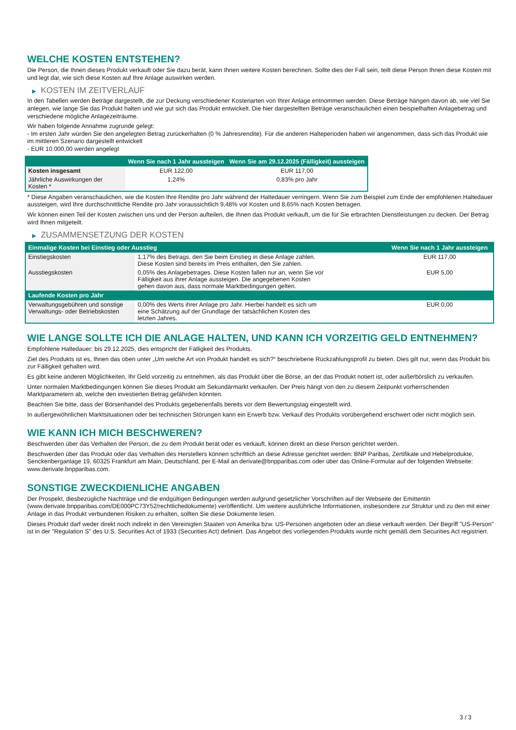WELCHE KOSTEN ENTSTEHEN?
Die Person, die Ihnen dieses Produkt verkauft oder Sie dazu berät, kann Ihnen weitere Kosten berechnen. Sollte dies der Fall sein, teilt diese Person Ihnen diese Kosten mit und legt dar, wie sich diese Kosten auf Ihre Anlage auswirken werden.
▶ KOSTEN IM ZEITVERLAUF
In den Tabellen werden Beträge dargestellt, die zur Deckung verschiedener Kostenarten von Ihrer Anlage entnommen werden. Diese Beträge hängen davon ab, wie viel Sie anlegen, wie lange Sie das Produkt halten und wie gut sich das Produkt entwickelt. Die hier dargestellten Beträge veranschaulichen einen beispielhaften Anlagebetrag und verschiedene mögliche Anlagezeiträume.
Wir haben folgende Annahme zugrunde gelegt:
- Im ersten Jahr würden Sie den angelegten Betrag zurückerhalten (0 % Jahresrendite). Für die anderen Halteperioden haben wir angenommen, dass sich das Produkt wie im mittleren Szenario dargestellt entwickelt
- EUR 10.000,00 werden angelegt
| | Wenn Sie nach 1 Jahr aussteigen | Wenn Sie am 29.12.2025 (Fälligkeit) aussteigen |
| --- | --- | --- |
| Kosten insgesamt | EUR 122,00 | EUR 117,00 |
| Jährliche Auswirkungen der Kosten * | 1,24% | 0,83% pro Jahr |
* Diese Angaben veranschaulichen, wie die Kosten Ihre Rendite pro Jahr während der Haltedauer verringern. Wenn Sie zum Beispiel zum Ende der empfohlenen Haltedauer aussteigen, wird Ihre durchschnittliche Rendite pro Jahr voraussichtlich 9,48% vor Kosten und 8,65% nach Kosten betragen.
Wir können einen Teil der Kosten zwischen uns und der Person aufteilen, die Ihnen das Produkt verkauft, um die für Sie erbrachten Dienstleistungen zu decken. Der Betrag wird Ihnen mitgeteilt.
▶ ZUSAMMENSETZUNG DER KOSTEN
| Einmalige Kosten bei Einstieg oder Ausstieg | | Wenn Sie nach 1 Jahr aussteigen |
| --- | --- | --- |
| Einstiegskosten | 1,17% des Betrags, den Sie beim Einstieg in diese Anlage zahlen. Diese Kosten sind bereits im Preis enthalten, den Sie zahlen. | EUR 117,00 |
| Ausstiegskosten | 0,05% des Anlagebetrages. Diese Kosten fallen nur an, wenn Sie vor Fälligkeit aus ihrer Anlage aussteigen. Die angegebenen Kosten gehen davon aus, dass normale Marktbedingungen gelten. | EUR 5,00 |
| Laufende Kosten pro Jahr | | |
| Verwaltungsgebühren und sonstige Verwaltungs- oder Betriebskosten | 0,00% des Werts ihrer Anlage pro Jahr. Hierbei handelt es sich um eine Schätzung auf der Grundlage der tatsächlichen Kosten des letzten Jahres. | EUR 0,00 |
WIE LANGE SOLLTE ICH DIE ANLAGE HALTEN, UND KANN ICH VORZEITIG GELD ENTNEHMEN?
Empfohlene Haltedauer: bis 29.12.2025, dies entspricht der Fälligkeit des Produkts.
Ziel des Produkts ist es, Ihnen das oben unter „Um welche Art von Produkt handelt es sich?“ beschriebene Rückzahlungsprofil zu bieten. Dies gilt nur, wenn das Produkt bis zur Fälligkeit gehalten wird.
Es gibt keine anderen Möglichkeiten, Ihr Geld vorzeitig zu entnehmen, als das Produkt über die Börse, an der das Produkt notiert ist, oder außerbörslich zu verkaufen.
Unter normalen Marktbedingungen können Sie dieses Produkt am Sekundärmarkt verkaufen. Der Preis hängt von den zu diesem Zeitpunkt vorherrschenden Marktparametern ab, welche den investierten Betrag gefährden könnten.
Beachten Sie bitte, dass der Börsenhandel des Produkts gegebenenfalls bereits vor dem Bewertungstag eingestellt wird.
In außergewöhnlichen Marktsituationen oder bei technischen Störungen kann ein Erwerb bzw. Verkauf des Produkts vorübergehend erschwert oder nicht möglich sein.
WIE KANN ICH MICH BESCHWEREN?
Beschwerden über das Verhalten der Person, die zu dem Produkt berät oder es verkauft, können direkt an diese Person gerichtet werden.
Beschwerden über das Produkt oder das Verhalten des Herstellers können schriftlich an diese Adresse gerichtet werden: BNP Paribas, Zertifikate und Hebelprodukte, Senckenberganlage 19, 60325 Frankfurt am Main, Deutschland, per E-Mail an derivate@bnpparibas.com oder über das Online-Formular auf der folgenden Webseite: www.derivate.bnpparibas.com.
SONSTIGE ZWECKDIENLICHE ANGABEN
Der Prospekt, diesbezügliche Nachträge und die endgültigen Bedingungen werden aufgrund gesetzlicher Vorschriften auf der Webseite der Emittentin (www.derivate.bnpparibas.com/DE000PC73Y52/rechtlichedokumente) veröffentlicht. Um weitere ausführliche Informationen, insbesondere zur Struktur und zu den mit einer Anlage in das Produkt verbundenen Risiken zu erhalten, sollten Sie diese Dokumente lesen.
Dieses Produkt darf weder direkt noch indirekt in den Vereinigten Staaten von Amerika bzw. US-Personen angeboten oder an diese verkauft werden. Der Begriff "US-Person" ist in der "Regulation S" des U.S. Securities Act of 1933 (Securities Act) definiert. Das Angebot des vorliegenden Produkts wurde nicht gemäß dem Securities Act registriert.
3 / 3